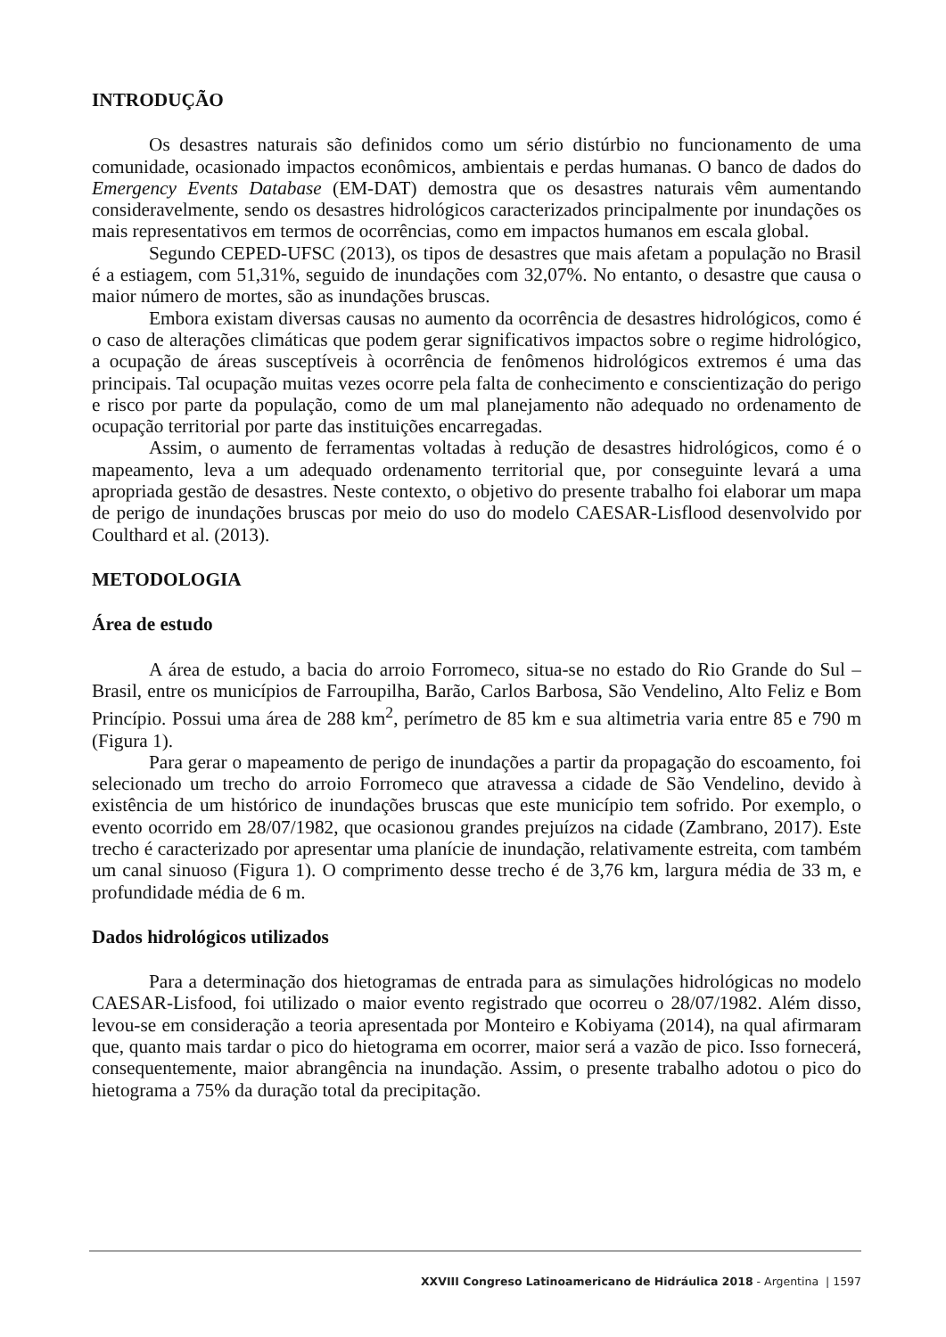INTRODUÇÃO
Os desastres naturais são definidos como um sério distúrbio no funcionamento de uma comunidade, ocasionado impactos econômicos, ambientais e perdas humanas. O banco de dados do Emergency Events Database (EM-DAT) demostra que os desastres naturais vêm aumentando consideravelmente, sendo os desastres hidrológicos caracterizados principalmente por inundações os mais representativos em termos de ocorrências, como em impactos humanos em escala global.
Segundo CEPED-UFSC (2013), os tipos de desastres que mais afetam a população no Brasil é a estiagem, com 51,31%, seguido de inundações com 32,07%. No entanto, o desastre que causa o maior número de mortes, são as inundações bruscas.
Embora existam diversas causas no aumento da ocorrência de desastres hidrológicos, como é o caso de alterações climáticas que podem gerar significativos impactos sobre o regime hidrológico, a ocupação de áreas susceptíveis à ocorrência de fenômenos hidrológicos extremos é uma das principais. Tal ocupação muitas vezes ocorre pela falta de conhecimento e conscientização do perigo e risco por parte da população, como de um mal planejamento não adequado no ordenamento de ocupação territorial por parte das instituições encarregadas.
Assim, o aumento de ferramentas voltadas à redução de desastres hidrológicos, como é o mapeamento, leva a um adequado ordenamento territorial que, por conseguinte levará a uma apropriada gestão de desastres. Neste contexto, o objetivo do presente trabalho foi elaborar um mapa de perigo de inundações bruscas por meio do uso do modelo CAESAR-Lisflood desenvolvido por Coulthard et al. (2013).
METODOLOGIA
Área de estudo
A área de estudo, a bacia do arroio Forromeco, situa-se no estado do Rio Grande do Sul – Brasil, entre os municípios de Farroupilha, Barão, Carlos Barbosa, São Vendelino, Alto Feliz e Bom Princípio. Possui uma área de 288 km<sup>2</sup>, perímetro de 85 km e sua altimetria varia entre 85 e 790 m (Figura 1).
Para gerar o mapeamento de perigo de inundações a partir da propagação do escoamento, foi selecionado um trecho do arroio Forromeco que atravessa a cidade de São Vendelino, devido à existência de um histórico de inundações bruscas que este município tem sofrido. Por exemplo, o evento ocorrido em 28/07/1982, que ocasionou grandes prejuízos na cidade (Zambrano, 2017). Este trecho é caracterizado por apresentar uma planície de inundação, relativamente estreita, com também um canal sinuoso (Figura 1). O comprimento desse trecho é de 3,76 km, largura média de 33 m, e profundidade média de 6 m.
Dados hidrológicos utilizados
Para a determinação dos hietogramas de entrada para as simulações hidrológicas no modelo CAESAR-Lisfood, foi utilizado o maior evento registrado que ocorreu o 28/07/1982. Além disso, levou-se em consideração a teoria apresentada por Monteiro e Kobiyama (2014), na qual afirmaram que, quanto mais tardar o pico do hietograma em ocorrer, maior será a vazão de pico. Isso fornecerá, consequentemente, maior abrangência na inundação. Assim, o presente trabalho adotou o pico do hietograma a 75% da duração total da precipitação.
XXVIII Congreso Latinoamericano de Hidráulica 2018 - Argentina | 1597